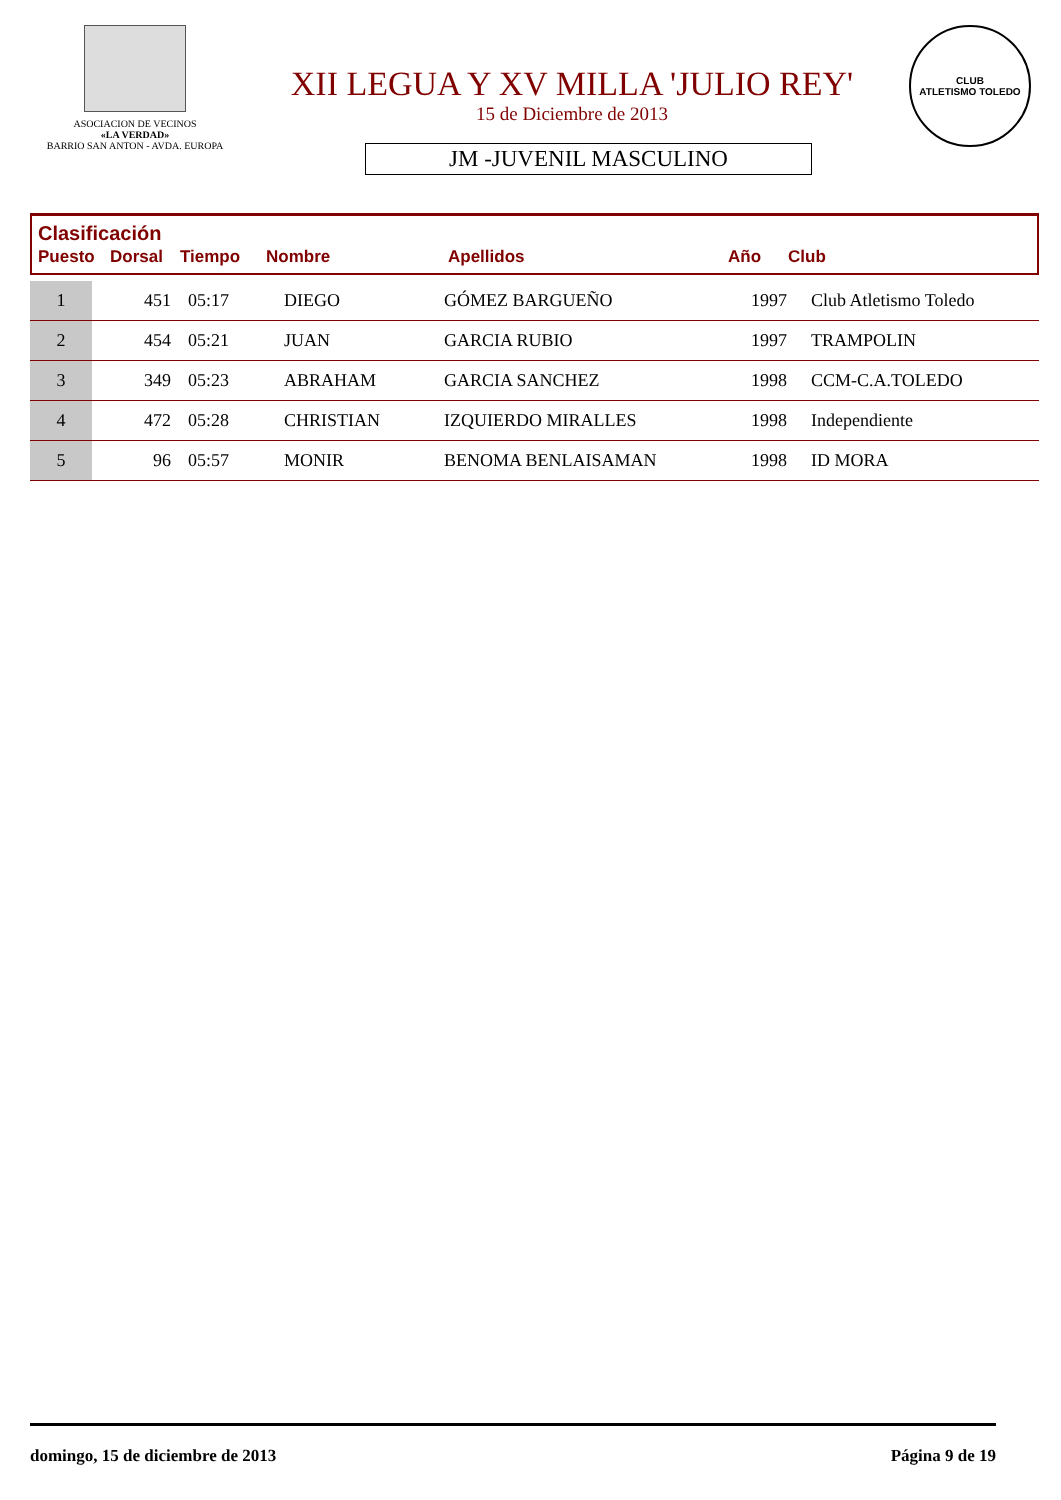ASOCIACION DE VECINOS
«LA VERDAD»
BARRIO SAN ANTON - AVDA. EUROPA
XII LEGUA Y XV MILLA 'JULIO REY'
15 de Diciembre de 2013
JM -JUVENIL MASCULINO
CLUB
ATLETISMO TOLEDO
Clasificación
| Puesto | Dorsal | Tiempo | Nombre | Apellidos | Año | Club |
| --- | --- | --- | --- | --- | --- | --- |
| 1 | 451 | 05:17 | DIEGO | GÓMEZ BARGUEÑO | 1997 | Club Atletismo Toledo |
| 2 | 454 | 05:21 | JUAN | GARCIA RUBIO | 1997 | TRAMPOLIN |
| 3 | 349 | 05:23 | ABRAHAM | GARCIA SANCHEZ | 1998 | CCM-C.A.TOLEDO |
| 4 | 472 | 05:28 | CHRISTIAN | IZQUIERDO MIRALLES | 1998 | Independiente |
| 5 | 96 | 05:57 | MONIR | BENOMA BENLAISAMAN | 1998 | ID MORA |
domingo, 15 de diciembre de 2013 Página 9 de 19